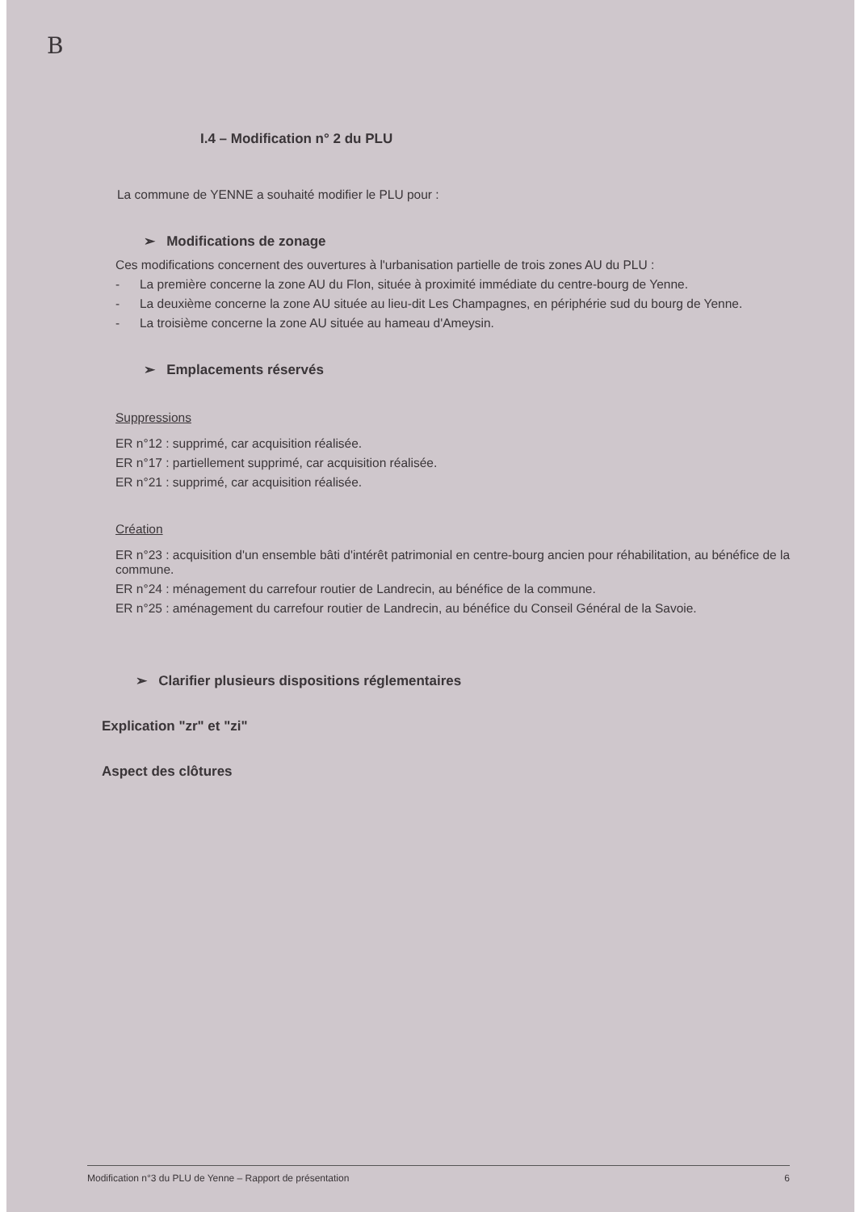B
I.4 – Modification n° 2 du PLU
La commune de YENNE a souhaité modifier le PLU pour :
➢ Modifications de zonage
Ces modifications concernent des ouvertures à l'urbanisation partielle de trois zones AU du PLU :
- La première concerne la zone AU du Flon, située à proximité immédiate du centre-bourg de Yenne.
- La deuxième concerne la zone AU située au lieu-dit Les Champagnes, en périphérie sud du bourg de Yenne.
- La troisième concerne la zone AU située au hameau d'Ameysin.
➢ Emplacements réservés
Suppressions
ER n°12 : supprimé, car acquisition réalisée.
ER n°17 : partiellement supprimé, car acquisition réalisée.
ER n°21 : supprimé, car acquisition réalisée.
Création
ER n°23 : acquisition d'un ensemble bâti d'intérêt patrimonial en centre-bourg ancien pour réhabilitation, au bénéfice de la commune.
ER n°24 : ménagement du carrefour routier de Landrecin, au bénéfice de la commune.
ER n°25 : aménagement du carrefour routier de Landrecin, au bénéfice du Conseil Général de la Savoie.
➢ Clarifier plusieurs dispositions réglementaires
Explication "zr" et "zi"
Aspect des clôtures
Modification n°3 du PLU de Yenne – Rapport de présentation 6